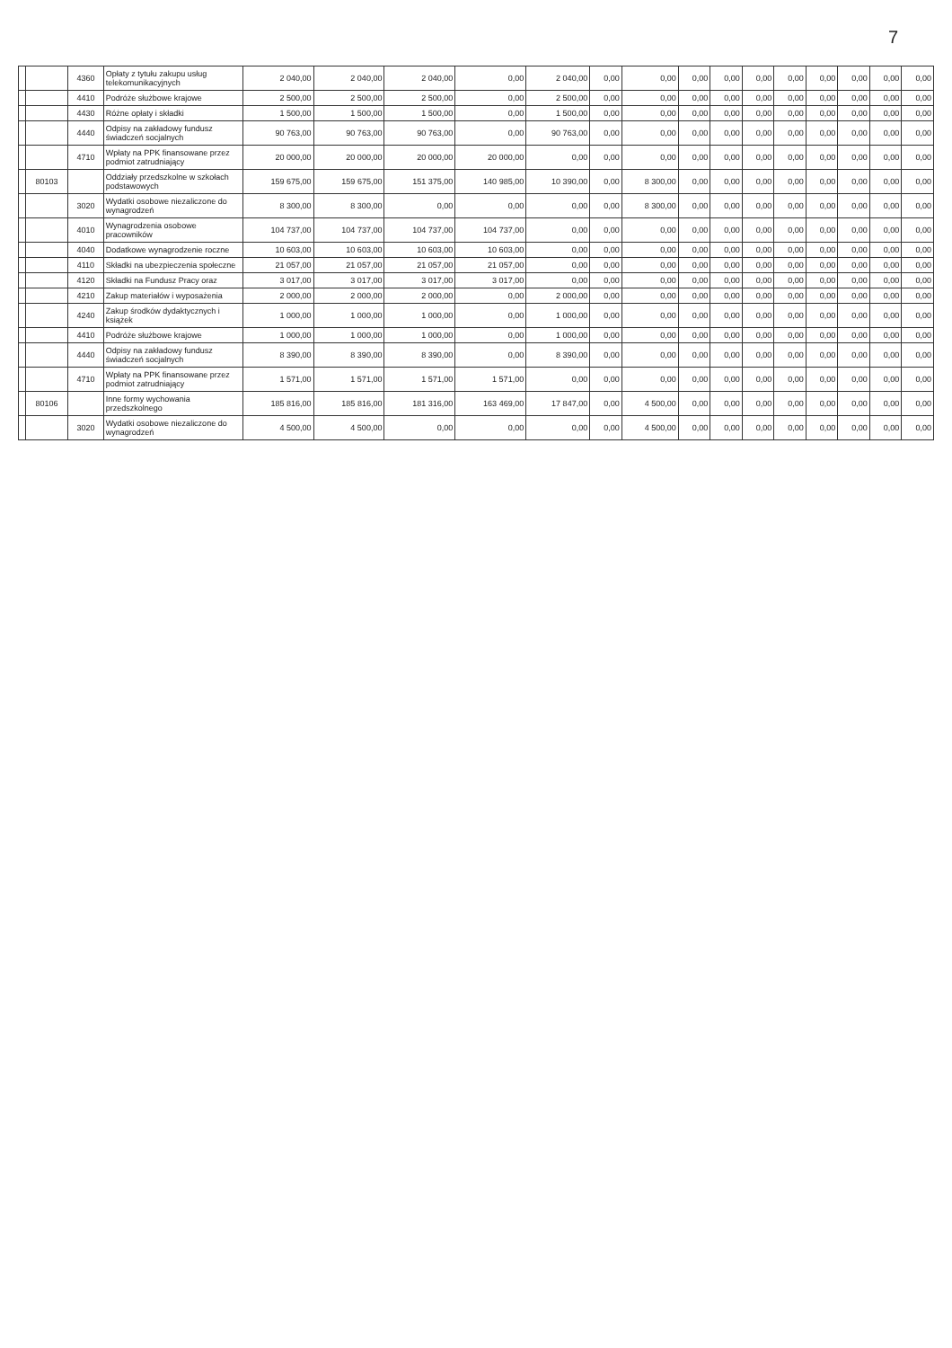7
| | | 4360 | Opłaty z tytułu zakupu usług telekomunikacyjnych | 2 040,00 | 2 040,00 | 2 040,00 | 0,00 | 2 040,00 | 0,00 | 0,00 | 0,00 | 0,00 | 0,00 | 0,00 | 0,00 | 0,00 | 0,00 | 0,00 |
| | | 4410 | Podróże służbowe krajowe | 2 500,00 | 2 500,00 | 2 500,00 | 0,00 | 2 500,00 | 0,00 | 0,00 | 0,00 | 0,00 | 0,00 | 0,00 | 0,00 | 0,00 | 0,00 | 0,00 |
| | | 4430 | Różne opłaty i składki | 1 500,00 | 1 500,00 | 1 500,00 | 0,00 | 1 500,00 | 0,00 | 0,00 | 0,00 | 0,00 | 0,00 | 0,00 | 0,00 | 0,00 | 0,00 | 0,00 |
| | | 4440 | Odpisy na zakładowy fundusz świadczeń socjalnych | 90 763,00 | 90 763,00 | 90 763,00 | 0,00 | 90 763,00 | 0,00 | 0,00 | 0,00 | 0,00 | 0,00 | 0,00 | 0,00 | 0,00 | 0,00 | 0,00 |
| | | 4710 | Wpłaty na PPK finansowane przez podmiot zatrudniający | 20 000,00 | 20 000,00 | 20 000,00 | 20 000,00 | 0,00 | 0,00 | 0,00 | 0,00 | 0,00 | 0,00 | 0,00 | 0,00 | 0,00 | 0,00 | 0,00 |
| | 80103 | | Oddziały przedszkolne w szkołach podstawowych | 159 675,00 | 159 675,00 | 151 375,00 | 140 985,00 | 10 390,00 | 0,00 | 8 300,00 | 0,00 | 0,00 | 0,00 | 0,00 | 0,00 | 0,00 | 0,00 | 0,00 |
| | | 3020 | Wydatki osobowe niezaliczone do wynagrodzeń | 8 300,00 | 8 300,00 | 0,00 | 0,00 | 0,00 | 0,00 | 8 300,00 | 0,00 | 0,00 | 0,00 | 0,00 | 0,00 | 0,00 | 0,00 | 0,00 |
| | | 4010 | Wynagrodzenia osobowe pracowników | 104 737,00 | 104 737,00 | 104 737,00 | 104 737,00 | 0,00 | 0,00 | 0,00 | 0,00 | 0,00 | 0,00 | 0,00 | 0,00 | 0,00 | 0,00 | 0,00 |
| | | 4040 | Dodatkowe wynagrodzenie roczne | 10 603,00 | 10 603,00 | 10 603,00 | 10 603,00 | 0,00 | 0,00 | 0,00 | 0,00 | 0,00 | 0,00 | 0,00 | 0,00 | 0,00 | 0,00 | 0,00 |
| | | 4110 | Składki na ubezpieczenia społeczne | 21 057,00 | 21 057,00 | 21 057,00 | 21 057,00 | 0,00 | 0,00 | 0,00 | 0,00 | 0,00 | 0,00 | 0,00 | 0,00 | 0,00 | 0,00 | 0,00 |
| | | 4120 | Składki na Fundusz Pracy oraz | 3 017,00 | 3 017,00 | 3 017,00 | 3 017,00 | 0,00 | 0,00 | 0,00 | 0,00 | 0,00 | 0,00 | 0,00 | 0,00 | 0,00 | 0,00 | 0,00 |
| | | 4210 | Zakup materiałów i wyposażenia | 2 000,00 | 2 000,00 | 2 000,00 | 0,00 | 2 000,00 | 0,00 | 0,00 | 0,00 | 0,00 | 0,00 | 0,00 | 0,00 | 0,00 | 0,00 | 0,00 |
| | | 4240 | Zakup środków dydaktycznych i książek | 1 000,00 | 1 000,00 | 1 000,00 | 0,00 | 1 000,00 | 0,00 | 0,00 | 0,00 | 0,00 | 0,00 | 0,00 | 0,00 | 0,00 | 0,00 | 0,00 |
| | | 4410 | Podróże służbowe krajowe | 1 000,00 | 1 000,00 | 1 000,00 | 0,00 | 1 000,00 | 0,00 | 0,00 | 0,00 | 0,00 | 0,00 | 0,00 | 0,00 | 0,00 | 0,00 | 0,00 |
| | | 4440 | Odpisy na zakładowy fundusz świadczeń socjalnych | 8 390,00 | 8 390,00 | 8 390,00 | 0,00 | 8 390,00 | 0,00 | 0,00 | 0,00 | 0,00 | 0,00 | 0,00 | 0,00 | 0,00 | 0,00 | 0,00 |
| | | 4710 | Wpłaty na PPK finansowane przez podmiot zatrudniający | 1 571,00 | 1 571,00 | 1 571,00 | 1 571,00 | 0,00 | 0,00 | 0,00 | 0,00 | 0,00 | 0,00 | 0,00 | 0,00 | 0,00 | 0,00 | 0,00 |
| | 80106 | | Inne formy wychowania przedszkolnego | 185 816,00 | 185 816,00 | 181 316,00 | 163 469,00 | 17 847,00 | 0,00 | 4 500,00 | 0,00 | 0,00 | 0,00 | 0,00 | 0,00 | 0,00 | 0,00 | 0,00 |
| | | 3020 | Wydatki osobowe niezaliczone do wynagrodzeń | 4 500,00 | 4 500,00 | 0,00 | 0,00 | 0,00 | 0,00 | 4 500,00 | 0,00 | 0,00 | 0,00 | 0,00 | 0,00 | 0,00 | 0,00 | 0,00 |